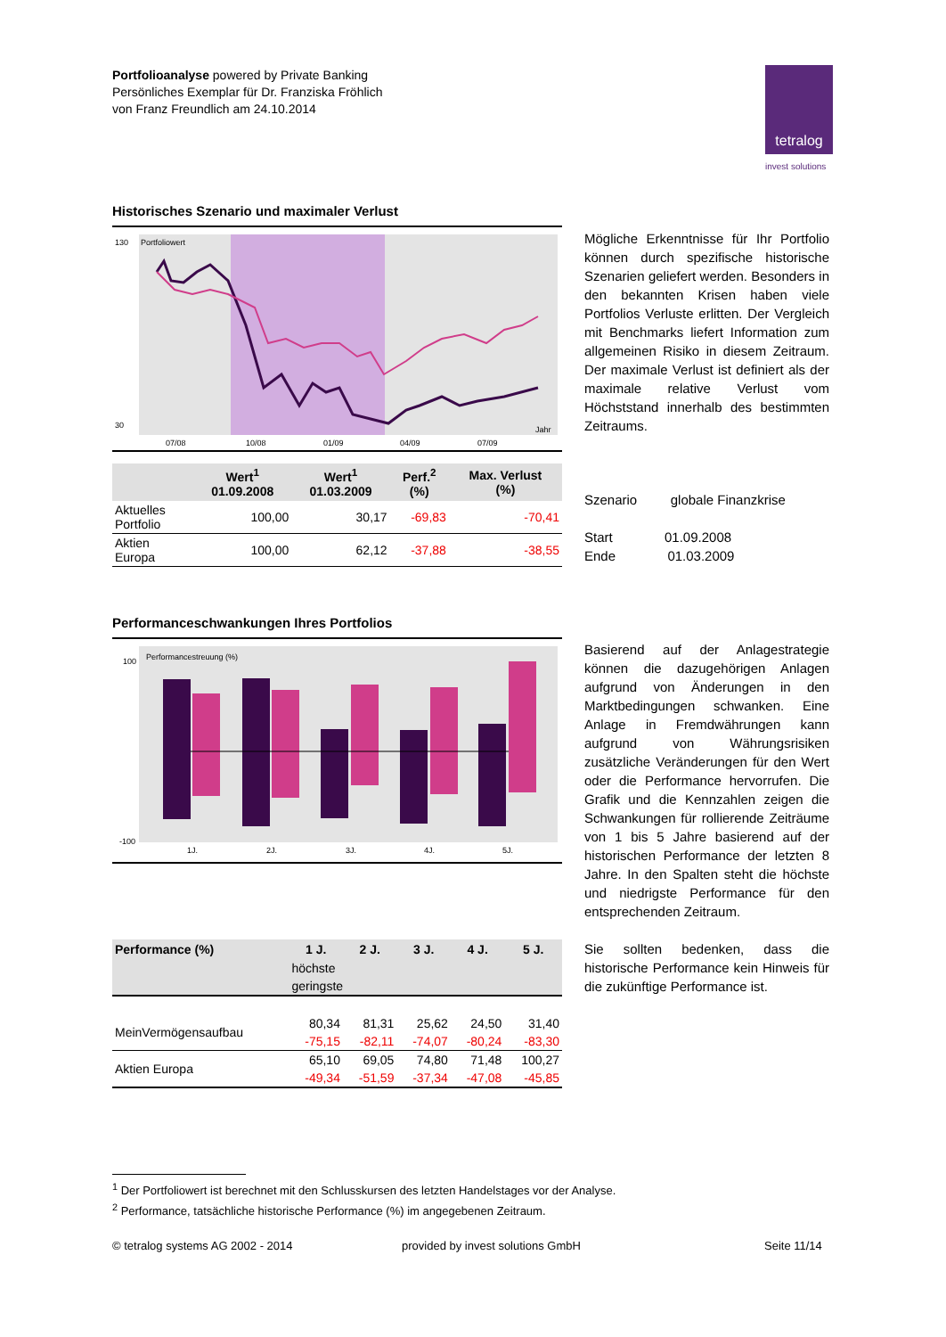Portfolioanalyse powered by Private Banking
Persönliches Exemplar für Dr. Franziska Fröhlich
von Franz Freundlich am 24.10.2014
tetralog
invest solutions
Historisches Szenario und maximaler Verlust
130
Portfoliowert
30
07/08
10/08
01/09
04/09
07/09
Jahr
| | Wert<sup>1</sup> 01.09.2008 | Wert<sup>1</sup> 01.03.2009 | Perf.<sup>2</sup> (%) | Max. Verlust (%) |
| --- | --- | --- | --- | --- |
| Aktuelles Portfolio | 100,00 | 30,17 | -69,83 | -70,41 |
| Aktien Europa | 100,00 | 62,12 | -37,88 | -38,55 |
Mögliche Erkenntnisse für Ihr Portfolio können durch spezifische historische Szenarien geliefert werden. Besonders in den bekannten Krisen haben viele Portfolios Verluste erlitten. Der Vergleich mit Benchmarks liefert Information zum allgemeinen Risiko in diesem Zeitraum. Der maximale Verlust ist definiert als der maximale relative Verlust vom Höchststand innerhalb des bestimmten Zeitraums.
Szenario globale Finanzkrise
Start 01.09.2008
Ende 01.03.2009
Performanceschwankungen Ihres Portfolios
100
Performancestreuung (%)
-100
1J.
2J.
3J.
4J.
5J.
| Performance (%) | 1 J. | 2 J. | 3 J. | 4 J. | 5 J. |
| --- | --- | --- | --- | --- | --- |
| | höchste | | | | |
| | geringste | | | | |
| MeinVermögensaufbau | 80,34 | 81,31 | 25,62 | 24,50 | 31,40 |
| | -75,15 | -82,11 | -74,07 | -80,24 | -83,30 |
| Aktien Europa | 65,10 | 69,05 | 74,80 | 71,48 | 100,27 |
| | -49,34 | -51,59 | -37,34 | -47,08 | -45,85 |
Basierend auf der Anlagestrategie können die dazugehörigen Anlagen aufgrund von Änderungen in den Marktbedingungen schwanken. Eine Anlage in Fremdwährungen kann aufgrund von Währungsrisiken zusätzliche Veränderungen für den Wert oder die Performance hervorrufen. Die Grafik und die Kennzahlen zeigen die Schwankungen für rollierende Zeiträume von 1 bis 5 Jahre basierend auf der historischen Performance der letzten 8 Jahre. In den Spalten steht die höchste und niedrigste Performance für den entsprechenden Zeitraum.
Sie sollten bedenken, dass die historische Performance kein Hinweis für die zukünftige Performance ist.
<sup>1</sup> Der Portfoliowert ist berechnet mit den Schlusskursen des letzten Handelstages vor der Analyse.
<sup>2</sup> Performance, tatsächliche historische Performance (%) im angegebenen Zeitraum.
© tetralog systems AG 2002 - 2014
provided by invest solutions GmbH
Seite 11/14